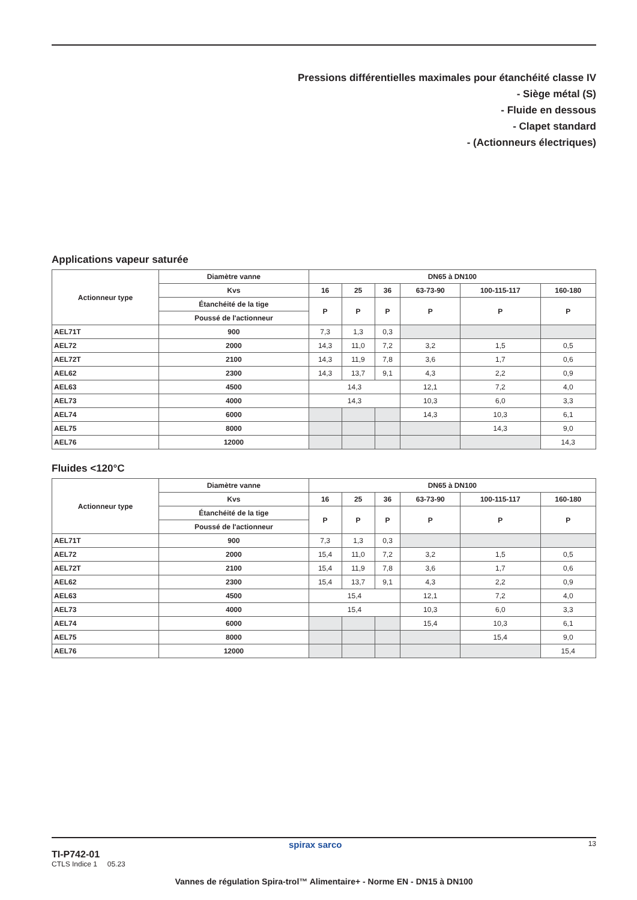Pressions différentielles maximales pour étanchéité classe IV
- Siège métal (S)
- Fluide en dessous
- Clapet standard
- (Actionneurs électriques)
Applications vapeur saturée
| Actionneur type | Diamètre vanne | DN65 à DN100 | | | | | |
| --- | --- | --- | --- | --- | --- | --- | --- |
| | Kvs | 16 | 25 | 36 | 63-73-90 | 100-115-117 | 160-180 |
| | Étanchéité de la tige | P | P | P | P | P | P |
| | Poussé de l'actionneur | | | | | | |
| AEL71T | 900 | 7,3 | 1,3 | 0,3 | | | |
| AEL72 | 2000 | 14,3 | 11,0 | 7,2 | 3,2 | 1,5 | 0,5 |
| AEL72T | 2100 | 14,3 | 11,9 | 7,8 | 3,6 | 1,7 | 0,6 |
| AEL62 | 2300 | 14,3 | 13,7 | 9,1 | 4,3 | 2,2 | 0,9 |
| AEL63 | 4500 | 14,3 | | | 12,1 | 7,2 | 4,0 |
| AEL73 | 4000 | 14,3 | | | 10,3 | 6,0 | 3,3 |
| AEL74 | 6000 | | | | 14,3 | 10,3 | 6,1 |
| AEL75 | 8000 | | | | | 14,3 | 9,0 |
| AEL76 | 12000 | | | | | | 14,3 |
Fluides <120°C
| Actionneur type | Diamètre vanne | DN65 à DN100 | | | | | |
| --- | --- | --- | --- | --- | --- | --- | --- |
| | Kvs | 16 | 25 | 36 | 63-73-90 | 100-115-117 | 160-180 |
| | Étanchéité de la tige | P | P | P | P | P | P |
| | Poussé de l'actionneur | | | | | | |
| AEL71T | 900 | 7,3 | 1,3 | 0,3 | | | |
| AEL72 | 2000 | 15,4 | 11,0 | 7,2 | 3,2 | 1,5 | 0,5 |
| AEL72T | 2100 | 15,4 | 11,9 | 7,8 | 3,6 | 1,7 | 0,6 |
| AEL62 | 2300 | 15,4 | 13,7 | 9,1 | 4,3 | 2,2 | 0,9 |
| AEL63 | 4500 | 15,4 | | | 12,1 | 7,2 | 4,0 |
| AEL73 | 4000 | 15,4 | | | 10,3 | 6,0 | 3,3 |
| AEL74 | 6000 | | | | 15,4 | 10,3 | 6,1 |
| AEL75 | 8000 | | | | | 15,4 | 9,0 |
| AEL76 | 12000 | | | | | | 15,4 |
TI-P742-01
CTLS Indice 1 05.23
spirax sarco 13
Vannes de régulation Spira-trol™ Alimentaire+ - Norme EN - DN15 à DN100